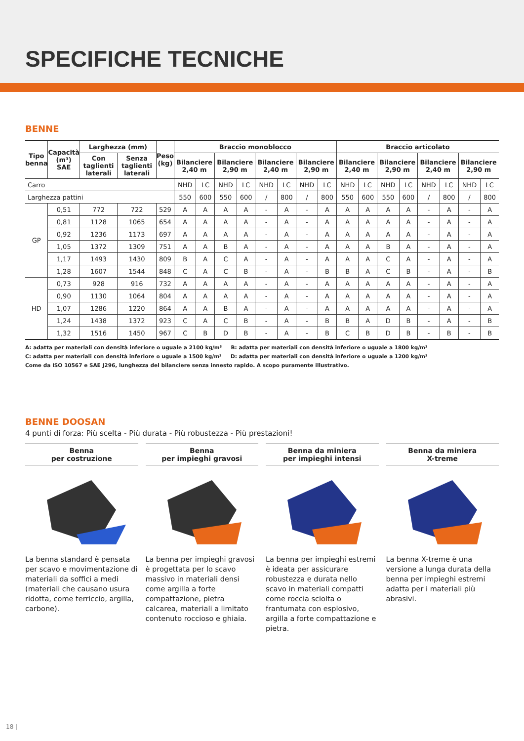SPECIFICHE TECNICHE
BENNE
| Tipo benna | Capacità (m³) SAE | Larghezza (mm) | | Peso (kg) | Braccio monoblocco | | | | | | | | Braccio articolato | | | | | | | |
| --- | --- | --- | --- | --- | --- | --- | --- | --- | --- | --- | --- | --- | --- | --- | --- | --- | --- | --- | --- | --- |
| | | Con taglienti laterali | Senza taglienti laterali | | Bilanciere 2,40 m | | Bilanciere 2,90 m | | Bilanciere 2,40 m | | Bilanciere 2,90 m | | Bilanciere 2,40 m | | Bilanciere 2,90 m | | Bilanciere 2,40 m | | Bilanciere 2,90 m | |
| Carro | | | | | NHD | LC | NHD | LC | NHD | LC | NHD | LC | NHD | LC | NHD | LC | NHD | LC | NHD | LC |
| Larghezza pattini | | | | | 550 | 600 | 550 | 600 | / | 800 | / | 800 | 550 | 600 | 550 | 600 | / | 800 | / | 800 |
| GP | 0,51 | 772 | 722 | 529 | A | A | A | A | - | A | - | A | A | A | A | A | - | A | - | A |
| | 0,81 | 1128 | 1065 | 654 | A | A | A | A | - | A | - | A | A | A | A | A | - | A | - | A |
| | 0,92 | 1236 | 1173 | 697 | A | A | A | A | - | A | - | A | A | A | A | A | - | A | - | A |
| | 1,05 | 1372 | 1309 | 751 | A | A | B | A | - | A | - | A | A | A | B | A | - | A | - | A |
| | 1,17 | 1493 | 1430 | 809 | B | A | C | A | - | A | - | A | A | A | C | A | - | A | - | A |
| | 1,28 | 1607 | 1544 | 848 | C | A | C | B | - | A | - | B | B | A | C | B | - | A | - | B |
| HD | 0,73 | 928 | 916 | 732 | A | A | A | A | - | A | - | A | A | A | A | A | - | A | - | A |
| | 0,90 | 1130 | 1064 | 804 | A | A | A | A | - | A | - | A | A | A | A | A | - | A | - | A |
| | 1,07 | 1286 | 1220 | 864 | A | A | B | A | - | A | - | A | A | A | A | A | - | A | - | A |
| | 1,24 | 1438 | 1372 | 923 | C | A | C | B | - | A | - | B | B | A | D | B | - | A | - | B |
| | 1,32 | 1516 | 1450 | 967 | C | B | D | B | - | A | - | B | C | B | D | B | - | B | - | B |
A: adatta per materiali con densità inferiore o uguale a 2100 kg/m³ B: adatta per materiali con densità inferiore o uguale a 1800 kg/m³
C: adatta per materiali con densità inferiore o uguale a 1500 kg/m³ D: adatta per materiali con densità inferiore o uguale a 1200 kg/m³
Come da ISO 10567 e SAE J296, lunghezza del bilanciere senza innesto rapido. A scopo puramente illustrativo.
BENNE DOOSAN
4 punti di forza: Più scelta - Più durata - Più robustezza - Più prestazioni!
Benna
per costruzione
La benna standard è pensata per scavo e movimentazione di materiali da soffici a medi (materiali che causano usura ridotta, come terriccio, argilla, carbone).
Benna
per impieghi gravosi
La benna per impieghi gravosi è progettata per lo scavo massivo in materiali densi come argilla a forte compattazione, pietra calcarea, materiali a limitato contenuto roccioso e ghiaia.
Benna da miniera
per impieghi intensi
La benna per impieghi estremi è ideata per assicurare robustezza e durata nello scavo in materiali compatti come roccia sciolta o frantumata con esplosivo, argilla a forte compattazione e pietra.
Benna da miniera
X-treme
La benna X-treme è una versione a lunga durata della benna per impieghi estremi adatta per i materiali più abrasivi.
18 |